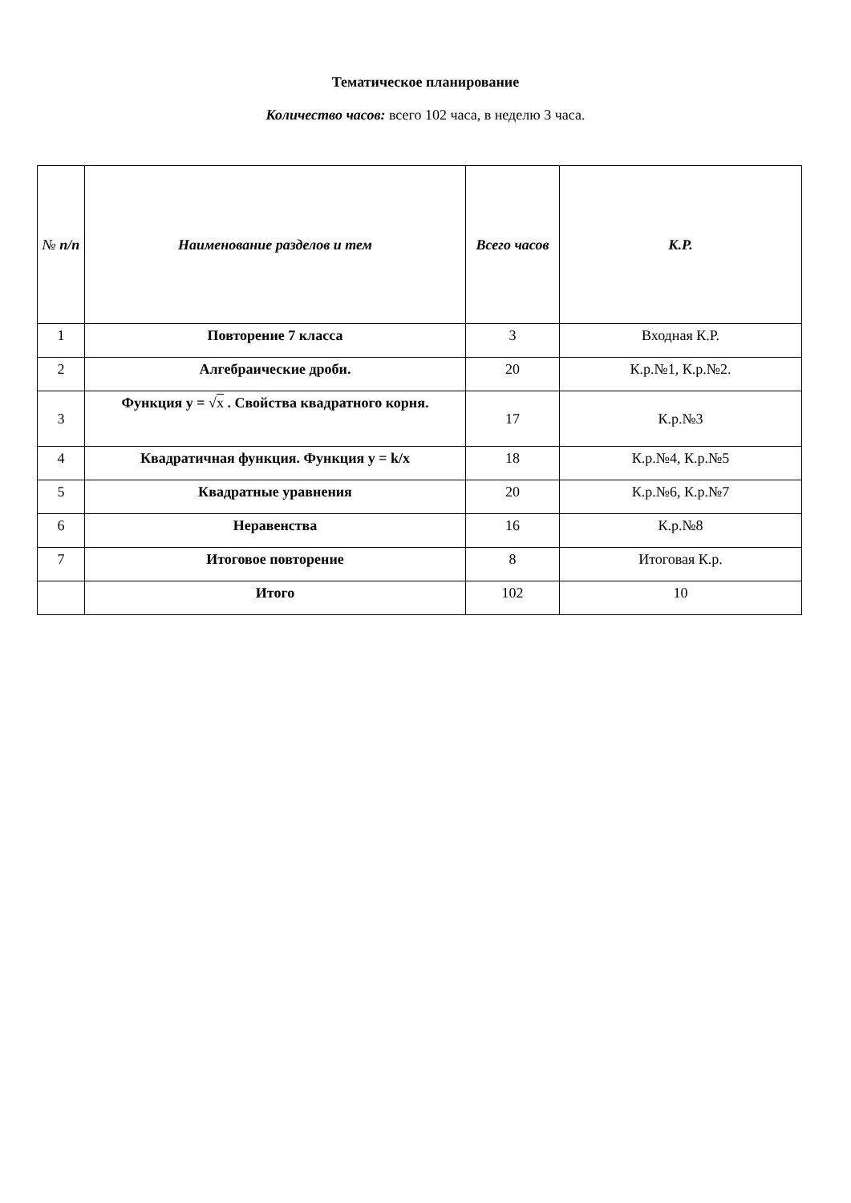Тематическое планирование
Количество часов: всего 102 часа, в неделю 3 часа.
| № п/п | Наименование разделов и тем | Всего часов | К.Р. |
| --- | --- | --- | --- |
| 1 | Повторение 7 класса | 3 | Входная К.Р. |
| 2 | Алгебраические дроби. | 20 | К.р.№1, К.р.№2. |
| 3 | Функция y = √ x . Свойства квадратного корня. | 17 | К.р.№3 |
| 4 | Квадратичная функция. Функция y = k/x | 18 | К.р.№4, К.р.№5 |
| 5 | Квадратные уравнения | 20 | К.р.№6, К.р.№7 |
| 6 | Неравенства | 16 | К.р.№8 |
| 7 | Итоговое повторение | 8 | Итоговая К.р. |
| | Итого | 102 | 10 |